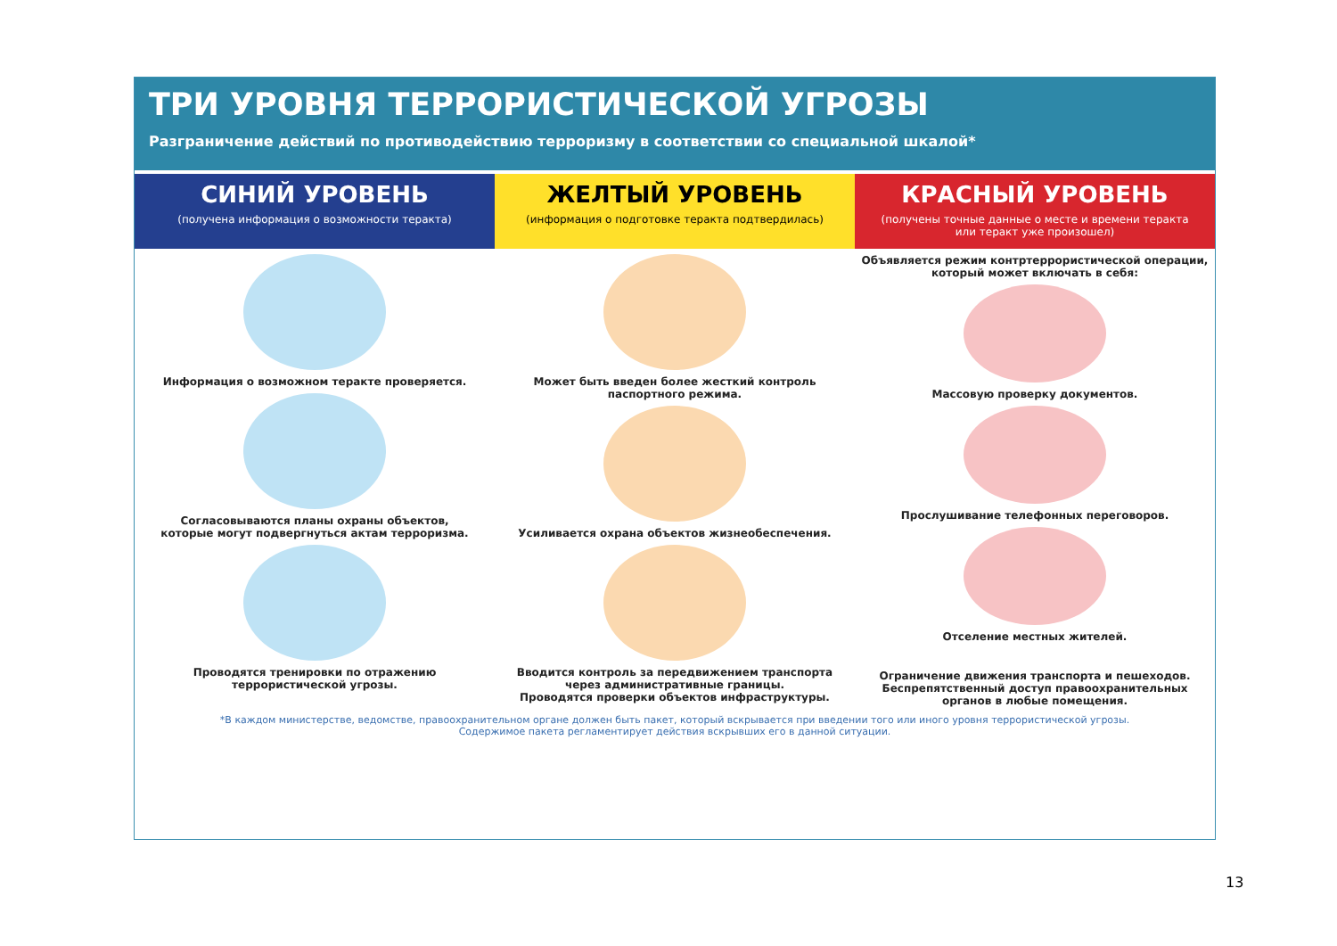ТРИ УРОВНЯ ТЕРРОРИСТИЧЕСКОЙ УГРОЗЫ
Разграничение действий по противодействию терроризму в соответствии со специальной шкалой*
СИНИЙ УРОВЕНЬ
(получена информация о возможности теракта)
Информация о возможном теракте проверяется.
Согласовываются планы охраны объектов,
которые могут подвергнуться актам терроризма.
Проводятся тренировки по отражению
террористической угрозы.
ЖЕЛТЫЙ УРОВЕНЬ
(информация о подготовке теракта подтвердилась)
Может быть введен более жесткий контроль
паспортного режима.
Усиливается охрана объектов жизнеобеспечения.
Вводится контроль за передвижением транспорта
через административные границы.
Проводятся проверки объектов инфраструктуры.
КРАСНЫЙ УРОВЕНЬ
(получены точные данные о месте и времени теракта
или теракт уже произошел)
Объявляется режим контртеррористической операции,
который может включать в себя:
Массовую проверку документов.
Прослушивание телефонных переговоров.
Отселение местных жителей.
Ограничение движения транспорта и пешеходов.
Беспрепятственный доступ правоохранительных
органов в любые помещения.
*В каждом министерстве, ведомстве, правоохранительном органе должен быть пакет, который вскрывается при введении того или иного уровня террористической угрозы.
Содержимое пакета регламентирует действия вскрывших его в данной ситуации.
13